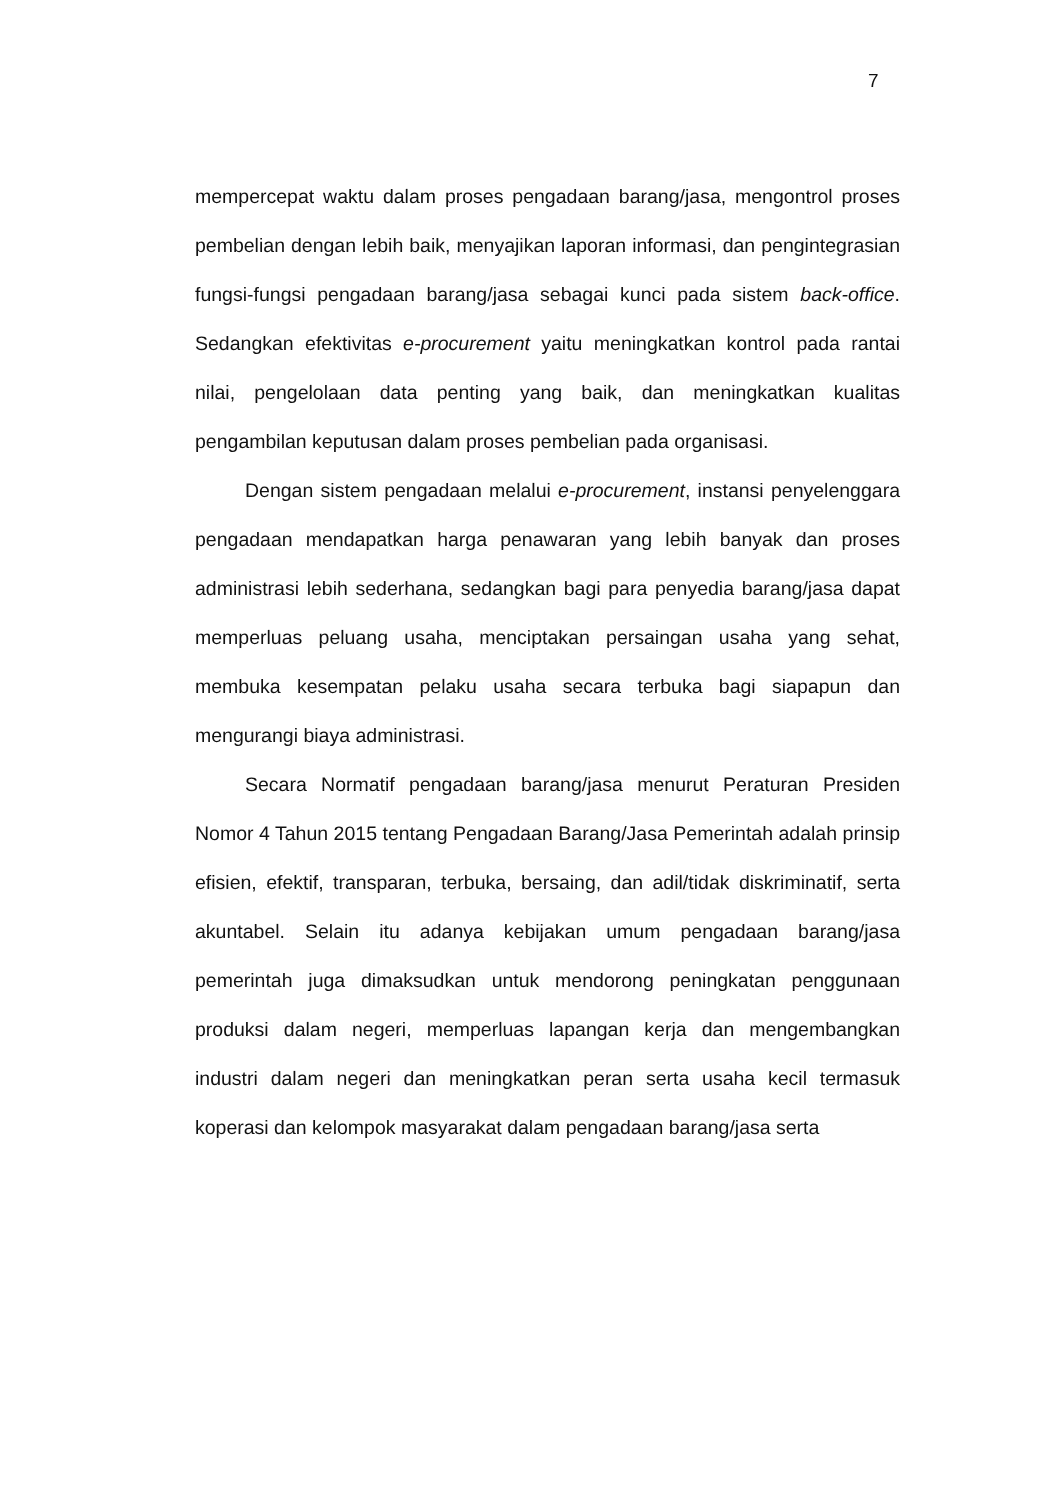7
mempercepat waktu dalam proses pengadaan barang/jasa, mengontrol proses pembelian dengan lebih baik, menyajikan laporan informasi, dan pengintegrasian fungsi-fungsi pengadaan barang/jasa sebagai kunci pada sistem back-office. Sedangkan efektivitas e-procurement yaitu meningkatkan kontrol pada rantai nilai, pengelolaan data penting yang baik, dan meningkatkan kualitas pengambilan keputusan dalam proses pembelian pada organisasi.
Dengan sistem pengadaan melalui e-procurement, instansi penyelenggara pengadaan mendapatkan harga penawaran yang lebih banyak dan proses administrasi lebih sederhana, sedangkan bagi para penyedia barang/jasa dapat memperluas peluang usaha, menciptakan persaingan usaha yang sehat, membuka kesempatan pelaku usaha secara terbuka bagi siapapun dan mengurangi biaya administrasi.
Secara Normatif pengadaan barang/jasa menurut Peraturan Presiden Nomor 4 Tahun 2015 tentang Pengadaan Barang/Jasa Pemerintah adalah prinsip efisien, efektif, transparan, terbuka, bersaing, dan adil/tidak diskriminatif, serta akuntabel. Selain itu adanya kebijakan umum pengadaan barang/jasa pemerintah juga dimaksudkan untuk mendorong peningkatan penggunaan produksi dalam negeri, memperluas lapangan kerja dan mengembangkan industri dalam negeri dan meningkatkan peran serta usaha kecil termasuk koperasi dan kelompok masyarakat dalam pengadaan barang/jasa serta